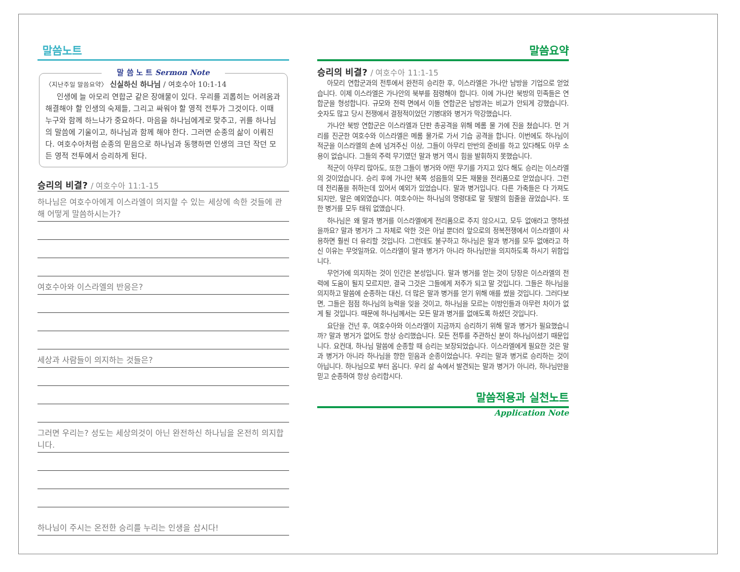말씀노트
말 씀 노 트 Sermon Note
〈지난주일 말씀요약〉 신실하신 하나님 / 여호수아 10:1-14
인생에 늘 아모리 연합군 같은 장애물이 있다. 우리를 괴롭히는 어려움과 해결해야 할 인생의 숙제들, 그리고 싸워야 할 영적 전투가 그것이다. 이때 누구와 함께 하느냐가 중요하다. 마음을 하나님에게로 맞추고, 귀를 하나님의 말씀에 기울이고, 하나님과 함께 해야 한다. 그러면 순종의 삶이 이뤄진다. 여호수아처럼 순종의 믿음으로 하나님과 동행하면 인생의 크던 작던 모든 영적 전투에서 승리하게 된다.
승리의 비결? / 여호수아 11:1-15
하나님은 여호수아에게 이스라엘이 의지할 수 있는 세상에 속한 것들에 관해 어떻게 말씀하시는가?
여호수아와 이스라엘의 반응은?
세상과 사람들이 의지하는 것들은?
그러면 우리는? 성도는 세상의것이 아닌 완전하신 하나님을 온전히 의지합니다.
하나님이 주시는 온전한 승리를 누리는 인생을 삽시다!
말씀요약
승리의 비결? / 여호수아 11:1-15
아모리 연합군과의 전투에서 완전히 승리한 후, 이스라엘은 가나안 남방을 기업으로 얻었습니다. 이제 이스라엘은 가나안의 북부를 점령해야 합니다. 이에 가나안 북방의 민족들은 연합군을 형성합니다. 규모와 전력 면에서 이들 연합군은 남방과는 비교가 안되게 강했습니다. 숫자도 많고 당시 전쟁에서 결정적이었던 기병대와 병거가 막강했습니다.
가나안 북방 연합군은 이스라엘과 단판 총공격을 위해 메롬 물 가에 진을 쳤습니다. 먼 거리를 진군한 여호수와 이스라엘은 메롬 물가로 가서 기습 공격을 합니다. 이번에도 하나님이 적군을 이스라엘의 손에 넘겨주신 이상, 그들이 아무리 만반의 준비를 하고 있다해도 아무 소용이 없습니다. 그들의 주력 무기였던 말과 병거 역시 힘을 발휘하지 못했습니다.
적군이 아무리 많아도, 또한 그들이 병거와 어떤 무기를 가지고 있다 해도 승리는 이스라엘의 것이었습니다. 승리 후에 가나안 북쪽 성읍들의 모든 재물을 전리품으로 얻었습니다. 그런데 전리품을 취하는데 있어서 예외가 있었습니다. 말과 병거입니다. 다른 가축들은 다 가져도 되지만, 말은 예외였습니다. 여호수아는 하나님의 명령대로 말 뒷발의 힘줄을 끊었습니다. 또한 병거를 모두 태워 없앴습니다.
하나님은 왜 말과 병거를 이스라엘에게 전리품으로 주지 않으시고, 모두 없애라고 명하셨을까요? 말과 병거가 그 자체로 악한 것은 아닐 뿐더러 앞으로의 정복전쟁에서 이스라엘이 사용하면 훨씬 더 유리할 것입니다. 그런데도 불구하고 하나님은 말과 병거를 모두 없애라고 하신 이유는 무엇일까요. 이스라엘이 말과 병거가 아니라 하나님만을 의지하도록 하시기 위함입니다.
무언가에 의지하는 것이 인간은 본성입니다. 말과 병거를 얻는 것이 당장은 이스라엘의 전력에 도움이 될지 모르지만, 결국 그것은 그들에게 저주가 되고 말 것입니다. 그들은 하나님을 의지하고 말씀에 순종하는 대신, 더 많은 말과 병거를 얻기 위해 애를 썼을 것입니다. 그러다보면, 그들은 점점 하나님의 능력을 잊을 것이고, 하나님을 모르는 이방인들과 아무런 차이가 없게 될 것입니다. 때문에 하나님께서는 모든 말과 병거를 없애도록 하셨던 것입니다.
요단을 건넌 후, 여호수아와 이스라엘이 지금까지 승리하기 위해 말과 병거가 필요했습니까? 말과 병거가 없어도 항상 승리했습니다. 모든 전투를 주관하신 분이 하나님이셨기 때문입니다. 요컨대, 하나님 말씀에 순종할 때 승리는 보장되었습니다. 이스라엘에게 필요한 것은 말과 병거가 아니라 하나님을 향한 믿음과 순종이었습니다. 우리는 말과 병거로 승리하는 것이 아닙니다. 하나님으로 부터 옵니다. 우리 삶 속에서 발견되는 말과 병거가 아니라, 하나님만을 믿고 순종하여 항상 승리합시다.
말씀적용과 실천노트
Application Note